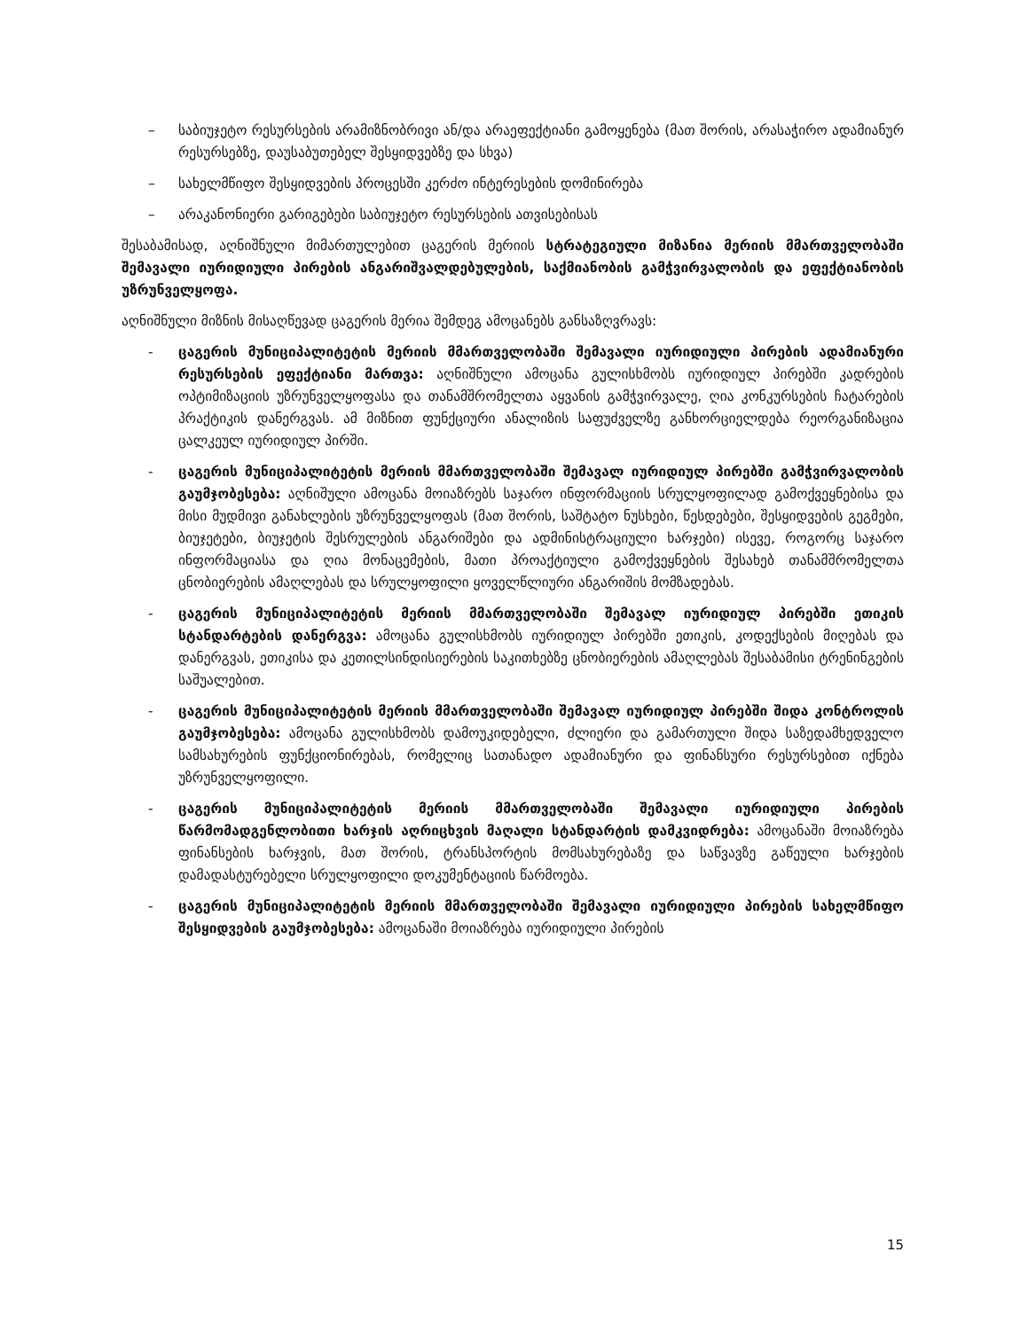– საბიუჯეტო რესურსების არამიზნობრივი ან/და არაეფექტიანი გამოყენება (მათ შორის, არასაჭირო ადამიანურ რესურსებზე, დაუსაბუთებელ შესყიდვებზე და სხვა)
– სახელმწიფო შესყიდვების პროცესში კერძო ინტერესების დომინირება
– არაკანონიერი გარიგებები საბიუჯეტო რესურსების ათვისებისას
შესაბამისად, აღნიშნული მიმართულებით ცაგერის მერიის სტრატეგიული მიზანია მერიის მმართველობაში შემავალი იურიდიული პირების ანგარიშვალდებულების, საქმიანობის გამჭვირვალობის და ეფექტიანობის უზრუნველყოფა.
აღნიშნული მიზნის მისაღწევად ცაგერის მერია შემდეგ ამოცანებს განსაზღვრავს:
- ცაგერის მუნიციპალიტეტის მერიის მმართველობაში შემავალი იურიდიული პირების ადამიანური რესურსების ეფექტიანი მართვა: აღნიშნული ამოცანა გულისხმობს იურიდიულ პირებში კადრების ოპტიმიზაციის უზრუნველყოფასა და თანამშრომელთა აყვანის გამჭვირვალე, ღია კონკურსების ჩატარების პრაქტიკის დანერგვას. ამ მიზნით ფუნქციური ანალიზის საფუძველზე განხორციელდება რეორგანიზაცია ცალკეულ იურიდიულ პირში.
- ცაგერის მუნიციპალიტეტის მერიის მმართველობაში შემავალ იურიდიულ პირებში გამჭვირვალობის გაუმჯობესება: აღნიშული ამოცანა მოიაზრებს საჯარო ინფორმაციის სრულყოფილად გამოქვეყნებისა და მისი მუდმივი განახლების უზრუნველყოფას (მათ შორის, საშტატო ნუსხები, წესდებები, შესყიდვების გეგმები, ბიუჯეტები, ბიუჯეტის შესრულების ანგარიშები და ადმინისტრაციული ხარჯები) ისევე, როგორც საჯარო ინფორმაციასა და ღია მონაცემების, მათი პროაქტიული გამოქვეყნების შესახებ თანამშრომელთა ცნობიერების ამაღლებას და სრულყოფილი ყოველწლიური ანგარიშის მომზადებას.
- ცაგერის მუნიციპალიტეტის მერიის მმართველობაში შემავალ იურიდიულ პირებში ეთიკის სტანდარტების დანერგვა: ამოცანა გულისხმობს იურიდიულ პირებში ეთიკის, კოდექსების მიღებას და დანერგვას, ეთიკისა და კეთილსინდისიერების საკითხებზე ცნობიერების ამაღლებას შესაბამისი ტრენინგების საშუალებით.
- ცაგერის მუნიციპალიტეტის მერიის მმართველობაში შემავალ იურიდიულ პირებში შიდა კონტროლის გაუმჯობესება: ამოცანა გულისხმობს დამოუკიდებელი, ძლიერი და გამართული შიდა საზედამხედველო სამსახურების ფუნქციონირებას, რომელიც სათანადო ადამიანური და ფინანსური რესურსებით იქნება უზრუნველყოფილი.
- ცაგერის მუნიციპალიტეტის მერიის მმართველობაში შემავალი იურიდიული პირების წარმომადგენლობითი ხარჯის აღრიცხვის მაღალი სტანდარტის დამკვიდრება: ამოცანაში მოიაზრება ფინანსების ხარჯვის, მათ შორის, ტრანსპორტის მომსახურებაზე და საწვავზე გაწეული ხარჯების დამადასტურებელი სრულყოფილი დოკუმენტაციის წარმოება.
- ცაგერის მუნიციპალიტეტის მერიის მმართველობაში შემავალი იურიდიული პირების სახელმწიფო შესყიდვების გაუმჯობესება: ამოცანაში მოიაზრება იურიდიული პირების
15